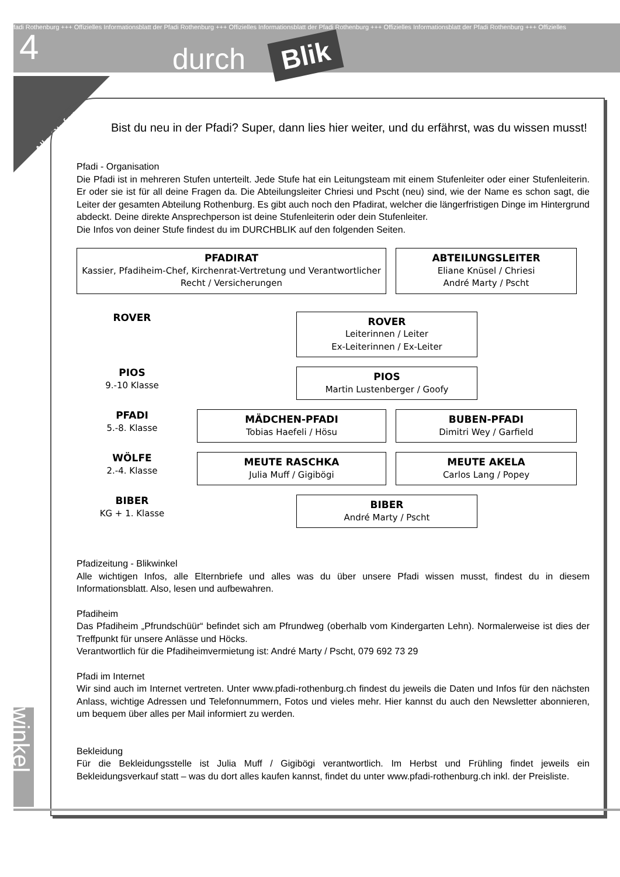fadi Rothenburg +++ Offizielles Informationsblatt der Pfadi Rothenburg +++ Offizielles Informationsblatt der Pfadi Rothenburg +++ Offizielles Informationsblatt der Pfadi Rothenburg +++ Offizielles
4 durch Blik
Alle Stufen
Bist du neu in der Pfadi? Super, dann lies hier weiter, und du erfährst, was du wissen musst!
Pfadi - Organisation
Die Pfadi ist in mehreren Stufen unterteilt. Jede Stufe hat ein Leitungsteam mit einem Stufenleiter oder einer Stufenleiterin. Er oder sie ist für all deine Fragen da. Die Abteilungsleiter Chriesi und Pscht (neu) sind, wie der Name es schon sagt, die Leiter der gesamten Abteilung Rothenburg. Es gibt auch noch den Pfadirat, welcher die längerfristigen Dinge im Hintergrund abdeckt. Deine direkte Ansprechperson ist deine Stufenleiterin oder dein Stufenleiter.
Die Infos von deiner Stufe findest du im DURCHBLIK auf den folgenden Seiten.
PFADIRAT
Kassier, Pfadiheim-Chef, Kirchenrat-Vertretung und Verantwortlicher Recht / Versicherungen
ABTEILUNGSLEITER
Eliane Knüsel / Chriesi
André Marty / Pscht
ROVER
ROVER
Leiterinnen / Leiter
Ex-Leiterinnen / Ex-Leiter
PIOS
9.-10 Klasse
PIOS
Martin Lustenberger / Goofy
PFADI
5.-8. Klasse
MÄDCHEN-PFADI
Tobias Haefeli / Hösu
BUBEN-PFADI
Dimitri Wey / Garfield
WÖLFE
2.-4. Klasse
MEUTE RASCHKA
Julia Muff / Gigibögi
MEUTE AKELA
Carlos Lang / Popey
BIBER
KG + 1. Klasse
BIBER
André Marty / Pscht
Pfadizeitung - Blikwinkel
Alle wichtigen Infos, alle Elternbriefe und alles was du über unsere Pfadi wissen musst, findest du in diesem Informationsblatt. Also, lesen und aufbewahren.
Pfadiheim
Das Pfadiheim „Pfrundschüür“ befindet sich am Pfrundweg (oberhalb vom Kindergarten Lehn). Normalerweise ist dies der Treffpunkt für unsere Anlässe und Höcks.
Verantwortlich für die Pfadiheimvermietung ist: André Marty / Pscht, 079 692 73 29
Pfadi im Internet
Wir sind auch im Internet vertreten. Unter www.pfadi-rothenburg.ch findest du jeweils die Daten und Infos für den nächsten Anlass, wichtige Adressen und Telefonnummern, Fotos und vieles mehr. Hier kannst du auch den Newsletter abonnieren, um bequem über alles per Mail informiert zu werden.
Bekleidung
Für die Bekleidungsstelle ist Julia Muff / Gigibögi verantwortlich. Im Herbst und Frühling findet jeweils ein Bekleidungsverkauf statt – was du dort alles kaufen kannst, findet du unter www.pfadi-rothenburg.ch inkl. der Preisliste.
winkel